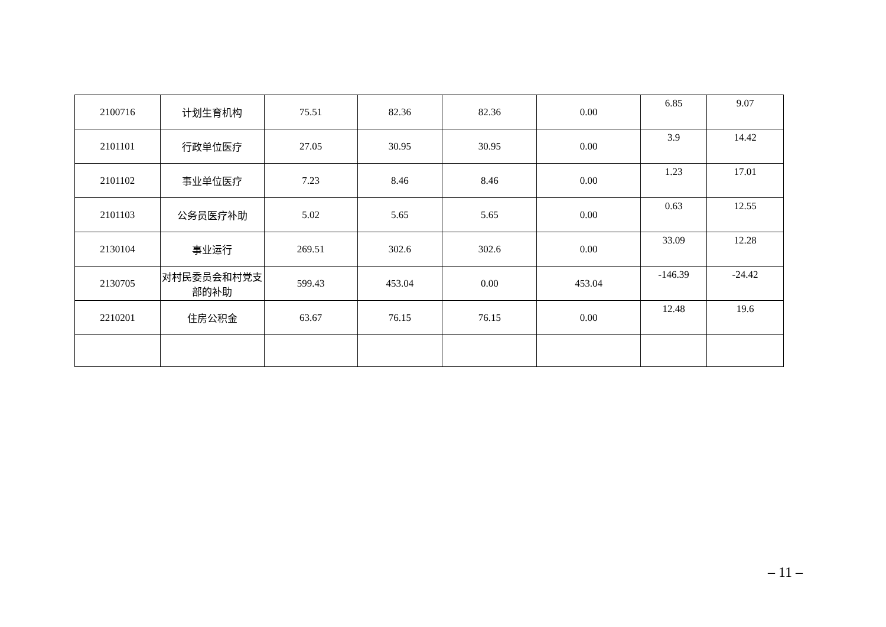| 2100716 | 计划生育机构 | 75.51 | 82.36 | 82.36 | 0.00 | 6.85 | 9.07 |
| 2101101 | 行政单位医疗 | 27.05 | 30.95 | 30.95 | 0.00 | 3.9 | 14.42 |
| 2101102 | 事业单位医疗 | 7.23 | 8.46 | 8.46 | 0.00 | 1.23 | 17.01 |
| 2101103 | 公务员医疗补助 | 5.02 | 5.65 | 5.65 | 0.00 | 0.63 | 12.55 |
| 2130104 | 事业运行 | 269.51 | 302.6 | 302.6 | 0.00 | 33.09 | 12.28 |
| 2130705 | 对村民委员会和村党支部的补助 | 599.43 | 453.04 | 0.00 | 453.04 | -146.39 | -24.42 |
| 2210201 | 住房公积金 | 63.67 | 76.15 | 76.15 | 0.00 | 12.48 | 19.6 |
– 11 –